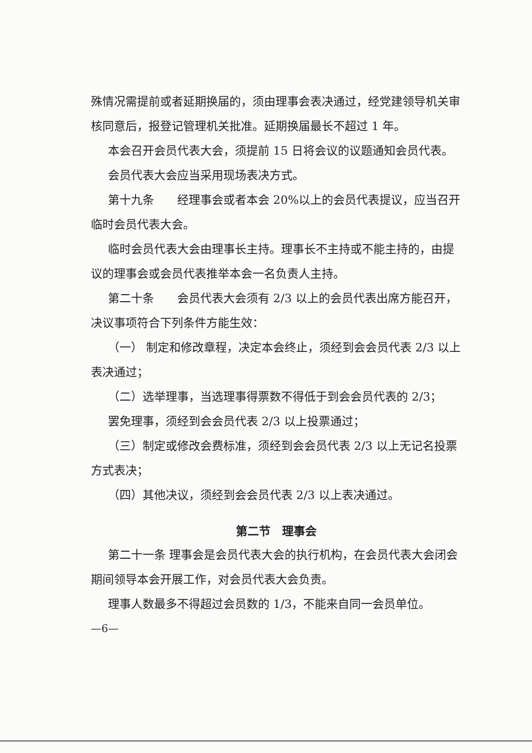殊情况需提前或者延期换届的，须由理事会表决通过，经党建领导机关审核同意后，报登记管理机关批准。延期换届最长不超过 1 年。
本会召开会员代表大会，须提前 15 日将会议的议题通知会员代表。
会员代表大会应当采用现场表决方式。
第十九条　　经理事会或者本会 20%以上的会员代表提议，应当召开临时会员代表大会。
临时会员代表大会由理事长主持。理事长不主持或不能主持的，由提议的理事会或会员代表推举本会一名负责人主持。
第二十条　　会员代表大会须有 2/3 以上的会员代表出席方能召开，决议事项符合下列条件方能生效：
（一） 制定和修改章程，决定本会终止，须经到会会员代表 2/3 以上表决通过；
（二）选举理事，当选理事得票数不得低于到会会员代表的 2/3；
罢免理事，须经到会会员代表 2/3 以上投票通过；
（三）制定或修改会费标准，须经到会会员代表 2/3 以上无记名投票方式表决；
（四）其他决议，须经到会会员代表 2/3 以上表决通过。
第二节　理事会
第二十一条 理事会是会员代表大会的执行机构，在会员代表大会闭会期间领导本会开展工作，对会员代表大会负责。
理事人数最多不得超过会员数的 1/3，不能来自同一会员单位。
—6—